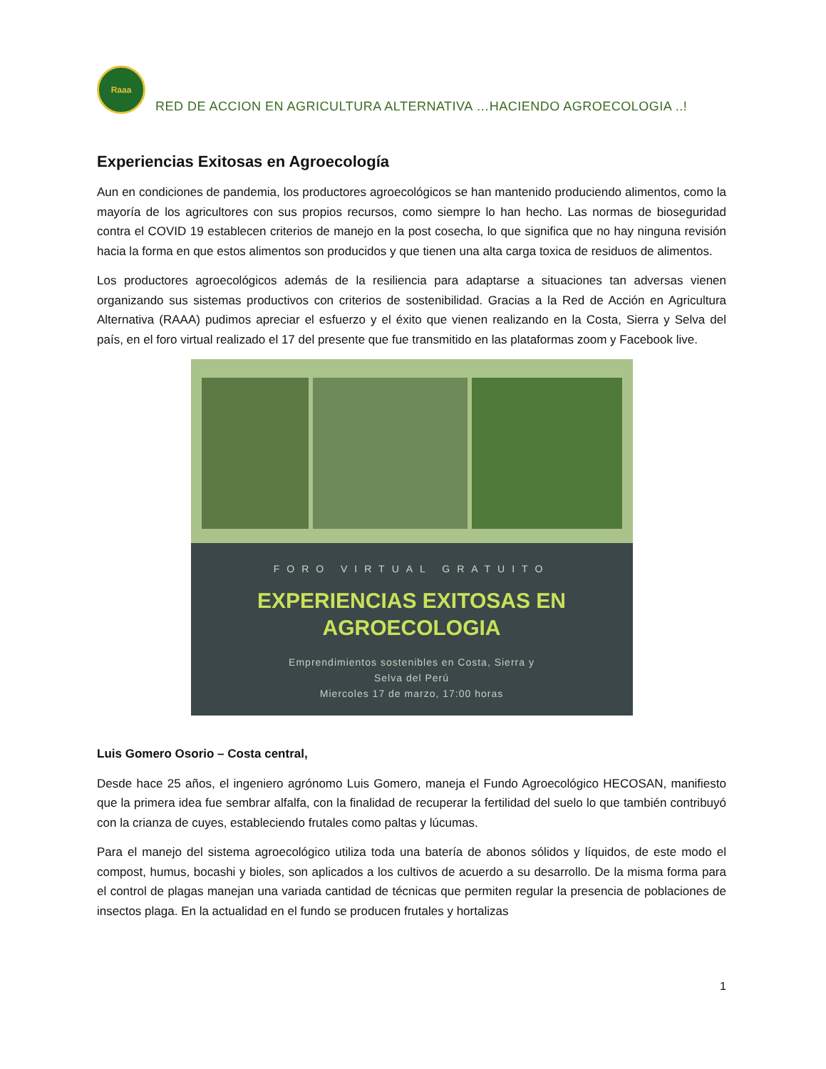Raaa
RED DE ACCION EN AGRICULTURA ALTERNATIVA …HACIENDO AGROECOLOGIA ..!
Experiencias Exitosas en Agroecología
Aun en condiciones de pandemia, los productores agroecológicos se han mantenido produciendo alimentos, como la mayoría de los agricultores con sus propios recursos, como siempre lo han hecho. Las normas de bioseguridad contra el COVID 19 establecen criterios de manejo en la post cosecha, lo que significa que no hay ninguna revisión hacia la forma en que estos alimentos son producidos y que tienen una alta carga toxica de residuos de alimentos.
Los productores agroecológicos además de la resiliencia para adaptarse a situaciones tan adversas vienen organizando sus sistemas productivos con criterios de sostenibilidad. Gracias a la Red de Acción en Agricultura Alternativa (RAAA) pudimos apreciar el esfuerzo y el éxito que vienen realizando en la Costa, Sierra y Selva del país, en el foro virtual realizado el 17 del presente que fue transmitido en las plataformas zoom y Facebook live.
FORO VIRTUAL GRATUITO
EXPERIENCIAS EXITOSAS EN
AGROECOLOGIA
Emprendimientos sostenibles en Costa, Sierra y
Selva del Perú
Miercoles 17 de marzo, 17:00 horas
Luis Gomero Osorio – Costa central,
Desde hace 25 años, el ingeniero agrónomo Luis Gomero, maneja el Fundo Agroecológico HECOSAN, manifiesto que la primera idea fue sembrar alfalfa, con la finalidad de recuperar la fertilidad del suelo lo que también contribuyó con la crianza de cuyes, estableciendo frutales como paltas y lúcumas.
Para el manejo del sistema agroecológico utiliza toda una batería de abonos sólidos y líquidos, de este modo el compost, humus, bocashi y bioles, son aplicados a los cultivos de acuerdo a su desarrollo. De la misma forma para el control de plagas manejan una variada cantidad de técnicas que permiten regular la presencia de poblaciones de insectos plaga. En la actualidad en el fundo se producen frutales y hortalizas
1